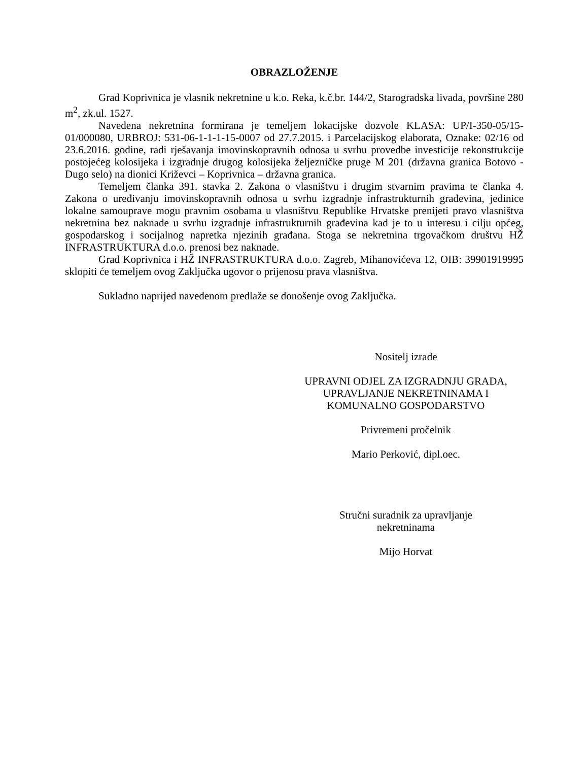OBRAZLOŽENJE
Grad Koprivnica je vlasnik nekretnine u k.o. Reka, k.č.br. 144/2, Starogradska livada, površine 280 m<sup>2</sup>, zk.ul. 1527.
Navedena nekretnina formirana je temeljem lokacijske dozvole KLASA: UP/I-350-05/15-01/000080, URBROJ: 531-06-1-1-1-15-0007 od 27.7.2015. i Parcelacijskog elaborata, Oznake: 02/16 od 23.6.2016. godine, radi rješavanja imovinskopravnih odnosa u svrhu provedbe investicije rekonstrukcije postojećeg kolosijeka i izgradnje drugog kolosijeka željezničke pruge M 201 (državna granica Botovo - Dugo selo) na dionici Križevci – Koprivnica – državna granica.
Temeljem članka 391. stavka 2. Zakona o vlasništvu i drugim stvarnim pravima te članka 4. Zakona o uređivanju imovinskopravnih odnosa u svrhu izgradnje infrastrukturnih građevina, jedinice lokalne samouprave mogu pravnim osobama u vlasništvu Republike Hrvatske prenijeti pravo vlasništva nekretnina bez naknade u svrhu izgradnje infrastrukturnih građevina kad je to u interesu i cilju općeg, gospodarskog i socijalnog napretka njezinih građana. Stoga se nekretnina trgovačkom društvu HŽ INFRASTRUKTURA d.o.o. prenosi bez naknade.
Grad Koprivnica i HŽ INFRASTRUKTURA d.o.o. Zagreb, Mihanovićeva 12, OIB: 39901919995 sklopiti će temeljem ovog Zaključka ugovor o prijenosu prava vlasništva.
Sukladno naprijed navedenom predlaže se donošenje ovog Zaključka.
Nositelj izrade
UPRAVNI ODJEL ZA IZGRADNJU GRADA,
UPRAVLJANJE NEKRETNINAMA I
KOMUNALNO GOSPODARSTVO
Privremeni pročelnik
Mario Perković, dipl.oec.
Stručni suradnik za upravljanje
nekretninama
Mijo Horvat